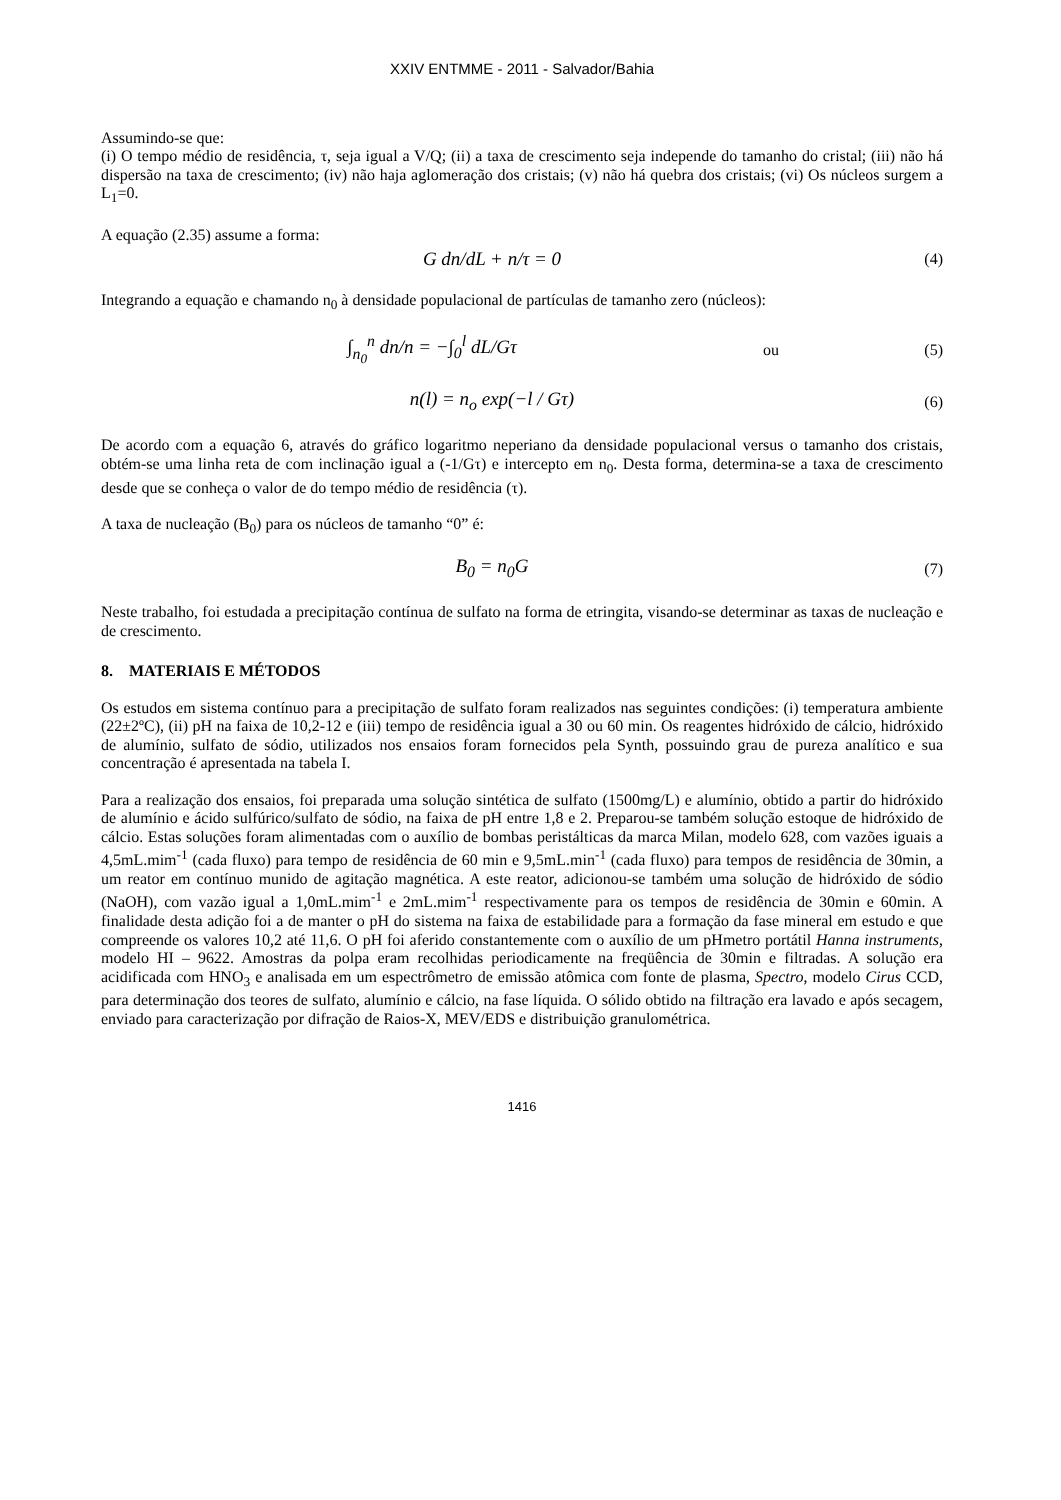XXIV ENTMME - 2011 - Salvador/Bahia
Assumindo-se que:
(i) O tempo médio de residência, τ, seja igual a V/Q; (ii) a taxa de crescimento seja independe do tamanho do cristal; (iii) não há dispersão na taxa de crescimento; (iv) não haja aglomeração dos cristais; (v) não há quebra dos cristais; (vi) Os núcleos surgem a L<sub>1</sub>=0.
A equação (2.35) assume a forma:
G dn/dL + n/τ = 0
(4)
Integrando a equação e chamando n<sub>0</sub> à densidade populacional de partículas de tamanho zero (núcleos):
∫<sub>n<sub>0</sub></sub><sup>n</sup> dn/n = −∫<sub>0</sub><sup>l</sup> dL/Gτ
ou (5)
n(l) = n<sub>o</sub> exp(−l / Gτ)
(6)
De acordo com a equação 6, através do gráfico logaritmo neperiano da densidade populacional versus o tamanho dos cristais, obtém-se uma linha reta de com inclinação igual a (-1/Gτ) e intercepto em n<sub>0</sub>. Desta forma, determina-se a taxa de crescimento desde que se conheça o valor de do tempo médio de residência (τ).
A taxa de nucleação (B<sub>0</sub>) para os núcleos de tamanho “0” é:
B<sub>0</sub> = n<sub>0</sub>G
(7)
Neste trabalho, foi estudada a precipitação contínua de sulfato na forma de etringita, visando-se determinar as taxas de nucleação e de crescimento.
8. MATERIAIS E MÉTODOS
Os estudos em sistema contínuo para a precipitação de sulfato foram realizados nas seguintes condições: (i) temperatura ambiente (22±2ºC), (ii) pH na faixa de 10,2-12 e (iii) tempo de residência igual a 30 ou 60 min. Os reagentes hidróxido de cálcio, hidróxido de alumínio, sulfato de sódio, utilizados nos ensaios foram fornecidos pela Synth, possuindo grau de pureza analítico e sua concentração é apresentada na tabela I.
Para a realização dos ensaios, foi preparada uma solução sintética de sulfato (1500mg/L) e alumínio, obtido a partir do hidróxido de alumínio e ácido sulfúrico/sulfato de sódio, na faixa de pH entre 1,8 e 2. Preparou-se também solução estoque de hidróxido de cálcio. Estas soluções foram alimentadas com o auxílio de bombas peristálticas da marca Milan, modelo 628, com vazões iguais a 4,5mL.mim<sup>-1</sup> (cada fluxo) para tempo de residência de 60 min e 9,5mL.min<sup>-1</sup> (cada fluxo) para tempos de residência de 30min, a um reator em contínuo munido de agitação magnética. A este reator, adicionou-se também uma solução de hidróxido de sódio (NaOH), com vazão igual a 1,0mL.mim<sup>-1</sup> e 2mL.mim<sup>-1</sup> respectivamente para os tempos de residência de 30min e 60min. A finalidade desta adição foi a de manter o pH do sistema na faixa de estabilidade para a formação da fase mineral em estudo e que compreende os valores 10,2 até 11,6. O pH foi aferido constantemente com o auxílio de um pHmetro portátil Hanna instruments, modelo HI – 9622. Amostras da polpa eram recolhidas periodicamente na freqüência de 30min e filtradas. A solução era acidificada com HNO<sub>3</sub> e analisada em um espectrômetro de emissão atômica com fonte de plasma, Spectro, modelo Cirus CCD, para determinação dos teores de sulfato, alumínio e cálcio, na fase líquida. O sólido obtido na filtração era lavado e após secagem, enviado para caracterização por difração de Raios-X, MEV/EDS e distribuição granulométrica.
1416